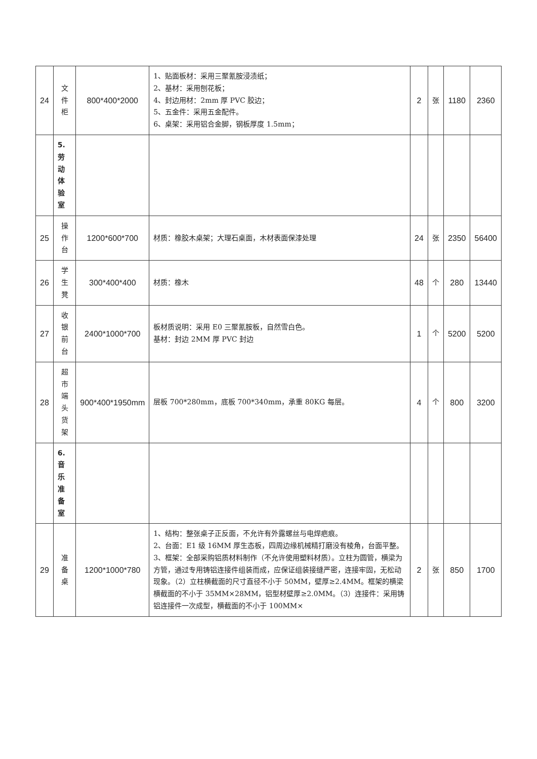| 24 | 文件柜 | 800*400*2000 | 1、贴面板材：采用三聚氰胺浸渍纸； 2、基材：采用刨花板； 4、封边用材：2mm 厚 PVC 胶边； 5、五金件：采用五金配件。 6、桌架：采用铝合金脚，钢板厚度 1.5mm； | 2 | 张 | 1180 | 2360 |
| | 5.劳动体验室 | | | | | | |
| 25 | 操作台 | 1200*600*700 | 材质：橡胶木桌架；大理石桌面，木材表面保漆处理 | 24 | 张 | 2350 | 56400 |
| 26 | 学生凳 | 300*400*400 | 材质：橡木 | 48 | 个 | 280 | 13440 |
| 27 | 收银前台 | 2400*1000*700 | 板材质说明：采用 E0 三聚氰胺板，自然雪白色。 基材：封边 2MM 厚 PVC 封边 | 1 | 个 | 5200 | 5200 |
| 28 | 超市端头货架 | 900*400*1950mm | 层板 700*280mm，底板 700*340mm，承重 80KG 每层。 | 4 | 个 | 800 | 3200 |
| | 6.音乐准备室 | | | | | | |
| 29 | 准备桌 | 1200*1000*780 | 1、结构：整张桌子正反面，不允许有外露螺丝与电焊疤痕。 2、台面：E1 级 16MM 厚生态板，四周边缘机械精打磨没有棱角，台面平整。 3、框架：全部采购铝质材料制作（不允许使用塑料材质）。立柱为圆管，横梁为方管，通过专用铸铝连接件组装而成，应保证组装接缝严密，连接牢固，无松动现象。（2）立柱横截面的尺寸直径不小于 50MM，壁厚≥2.4MM。框架的横梁横截面的不小于 35MM×28MM，铝型材壁厚≥2.0MM。（3）连接件：采用铸铝连接件一次成型，横截面的不小于 100MM× | 2 | 张 | 850 | 1700 |